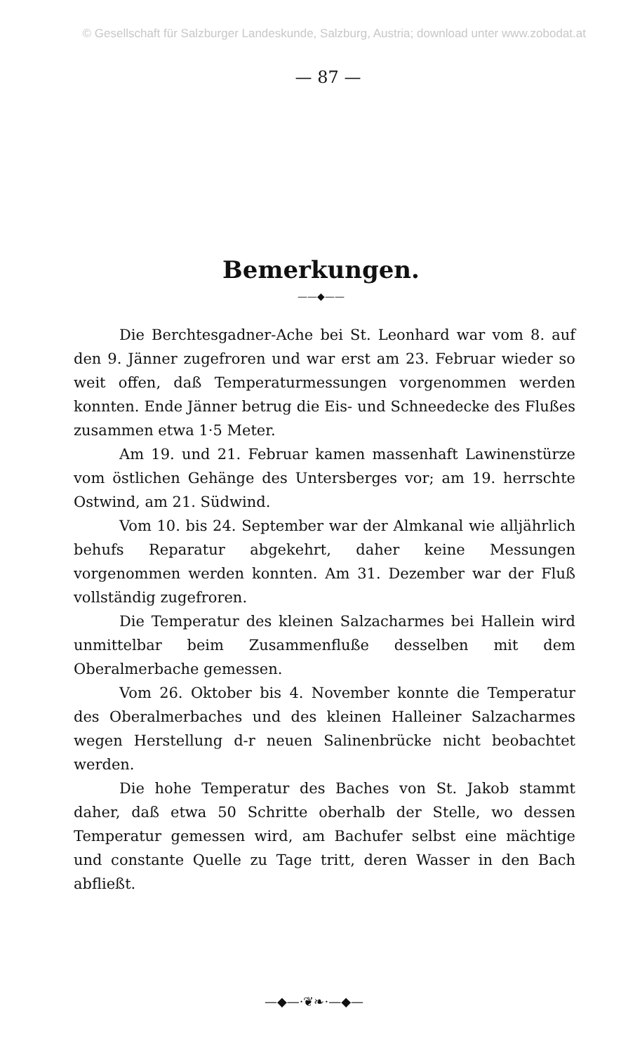© Gesellschaft für Salzburger Landeskunde, Salzburg, Austria; download unter www.zobodat.at
— 87 —
Bemerkungen.
——◆——
Die Berchtesgadner-Ache bei St. Leonhard war vom 8. auf den 9. Jänner zugefroren und war erst am 23. Februar wieder so weit offen, daß Temperaturmessungen vorgenommen werden konnten. Ende Jänner betrug die Eis- und Schneedecke des Flußes zusammen etwa 1·5 Meter.
Am 19. und 21. Februar kamen massenhaft Lawinenstürze vom östlichen Gehänge des Untersberges vor; am 19. herrschte Ostwind, am 21. Südwind.
Vom 10. bis 24. September war der Almkanal wie alljährlich behufs Reparatur abgekehrt, daher keine Messungen vorgenommen werden konnten. Am 31. Dezember war der Fluß vollständig zugefroren.
Die Temperatur des kleinen Salzacharmes bei Hallein wird unmittelbar beim Zusammenfluße desselben mit dem Oberalmerbache gemessen.
Vom 26. Oktober bis 4. November konnte die Temperatur des Oberalmerbaches und des kleinen Halleiner Salzacharmes wegen Herstellung d-r neuen Salinenbrücke nicht beobachtet werden.
Die hohe Temperatur des Baches von St. Jakob stammt daher, daß etwa 50 Schritte oberhalb der Stelle, wo dessen Temperatur gemessen wird, am Bachufer selbst eine mächtige und constante Quelle zu Tage tritt, deren Wasser in den Bach abfließt.
—◆—·❦❧·—◆—